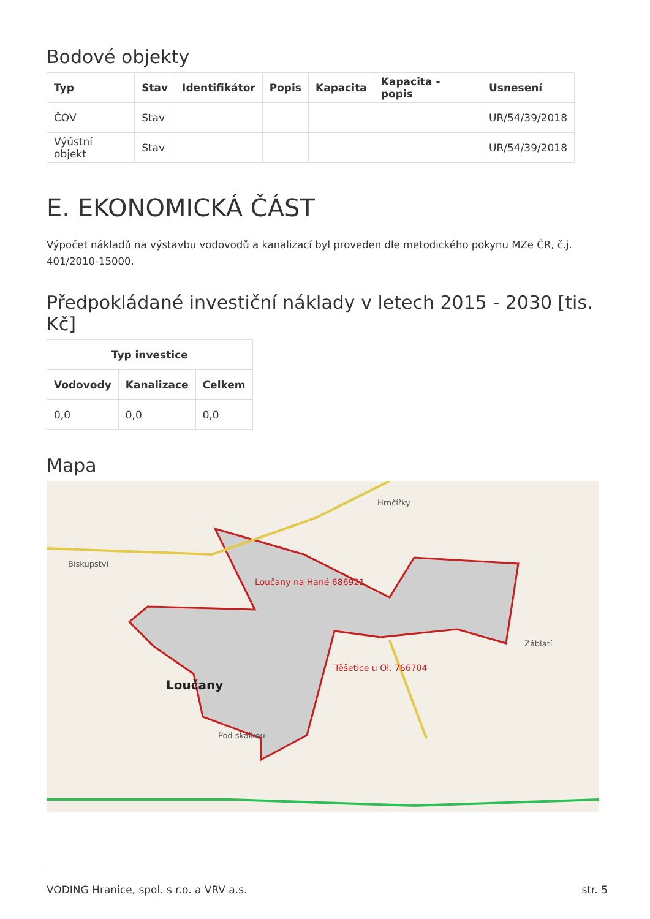Bodové objekty
| Typ | Stav | Identifikátor | Popis | Kapacita | Kapacita - popis | Usnesení |
| --- | --- | --- | --- | --- | --- | --- |
| ČOV | Stav | | | | | UR/54/39/2018 |
| Výústní objekt | Stav | | | | | UR/54/39/2018 |
E. EKONOMICKÁ ČÁST
Výpočet nákladů na výstavbu vodovodů a kanalizací byl proveden dle metodického pokynu MZe ČR, č.j. 401/2010-15000.
Předpokládané investiční náklady v letech 2015 - 2030 [tis. Kč]
| Typ investice | | |
| --- | --- | --- |
| Vodovody | Kanalizace | Celkem |
| 0,0 | 0,0 | 0,0 |
Mapa
Loučany na Hané 686921
Loučany
Těšetice u Ol. 766704
Hrnčířky
Biskupství
Záblatí
Pod skalkou
VODING Hranice, spol. s r.o. a VRV a.s. str. 5